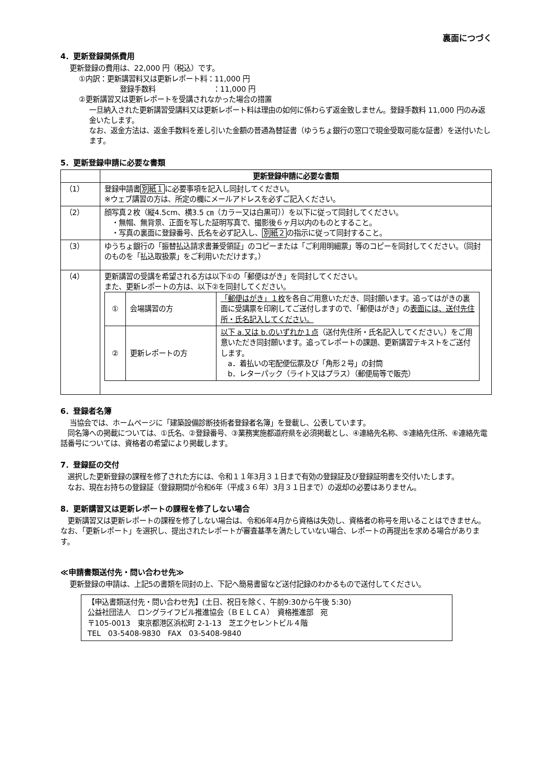裏面につづく
4．更新登録関係費用
更新登録の費用は、22,000 円（税込）です。
①内訳：更新講習料又は更新レポート料：11,000 円
登録手数料　　　　　　　　：11,000 円
②更新講習又は更新レポートを受講されなかった場合の措置
一旦納入された更新講習受講料又は更新レポート料は理由の如何に係わらず返金致しません。登録手数料 11,000 円のみ返金いたします。
なお、返金方法は、返金手数料を差し引いた金額の普通為替証書（ゆうちょ銀行の窓口で現金受取可能な証書）を送付いたします。
5．更新登録申請に必要な書類
| | 更新登録申請に必要な書類 |
| --- | --- |
| （1） | 登録申請書 別紙１ に必要事項を記入し同封してください。 ※ウェブ講習の方は、所定の欄にメールアドレスを必ずご記入ください。 |
| （2） | 顔写真２枚（縦4.5cm、横3.5 ㎝（カラー又は白黒可））を以下に従って同封してください。 ・無帽、無背景、正面を写した証明写真で、撮影後６ヶ月以内のものとすること。 ・写真の裏面に登録番号、氏名を必ず記入し、 別紙２ の指示に従って同封すること。 |
| （3） | ゆうちょ銀行の「振替払込請求書兼受領証」のコピーまたは「ご利用明細票」等のコピーを同封してください。（同封のものを「払込取扱票」をご利用いただけます。） |
| （4） | 更新講習の受講を希望される方は以下①の「郵便はがき」を同封してください。 また、更新レポートの方は、以下②を同封してください。 / ① / 会場講習の方 / 「郵便はがき」１枚 を各自ご用意いただき、同封願います。追ってはがきの裏面に受講票を印刷してご送付しますので、「郵便はがき」の 表面には、送付先住所・氏名記入してください。 / / ② / 更新レポートの方 / 以下 a.又は b.のいずれか１点 （送付先住所・氏名記入してください。）をご用意いただき同封願います。追ってレポートの課題、更新講習テキストをご送付します。 a．着払いの宅配便伝票及び「角形２号」の封筒 b．レターパック（ライト又はプラス）（郵便局等で販売） / |
6．登録者名簿
当協会では、ホームページに「建築設備診断技術者登録者名簿」を登載し、公表しています。
　同名簿への掲載については、①氏名、②登録番号、③業務実施都道府県を必須掲載とし、④連絡先名称、⑤連絡先住所、⑥連絡先電話番号については、資格者の希望により掲載します。
7．登録証の交付
　選択した更新登録の課程を修了された方には、令和１１年3月３１日まで有効の登録証及び登録証明書を交付いたします。
　なお、現在お持ちの登録証（登録期間が令和6年（平成３６年）3月３１日まで）の返却の必要はありません。
8．更新講習又は更新レポートの課程を修了しない場合
　更新講習又は更新レポートの課程を修了しない場合は、令和6年4月から資格は失効し、資格者の称号を用いることはできません。なお、「更新レポート」を選択し、提出されたレポートが審査基準を満たしていない場合、レポートの再提出を求める場合があります。
≪申請書類送付先・問い合わせ先≫
更新登録の申請は、上記5の書類を同封の上、下記へ簡易書留など送付記録のわかるもので送付してください。
【申込書類送付先・問い合わせ先】(土日、祝日を除く、午前9:30から午後 5:30)
公益社団法人　ロングライフビル推進協会（ＢＥＬＣＡ）　資格推進部　宛
〒105-0013　東京都港区浜松町 2-1-13　芝エクセレントビル４階
TEL　03-5408-9830　FAX　03-5408-9840